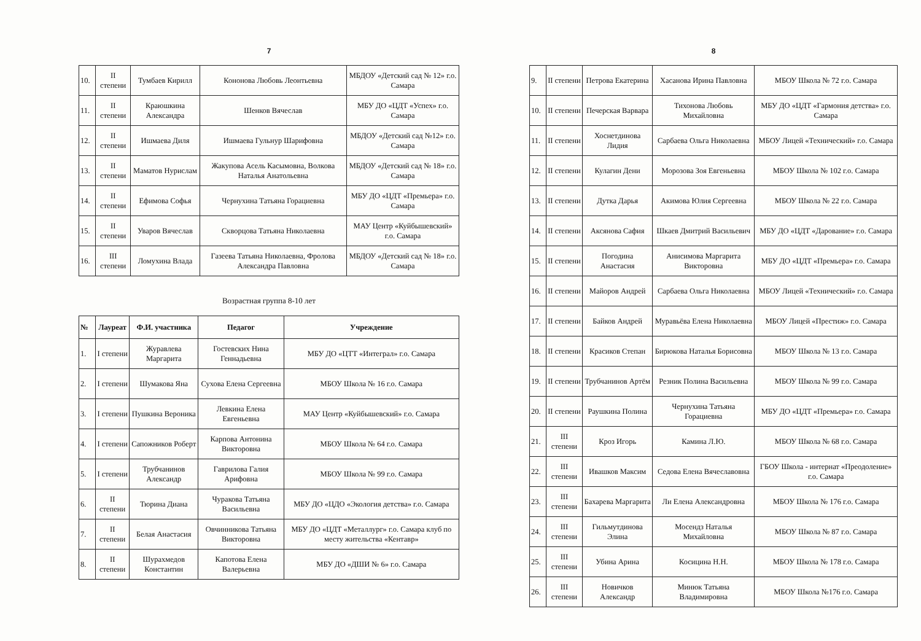7
| 10. | II степени | Тумбаев Кирилл | Кононова Любовь Леонтьевна | МБДОУ «Детский сад № 12» г.о. Самара |
| 11. | II степени | Краюшкина Александра | Шенков Вячеслав | МБУ ДО «ЦДТ «Успех» г.о. Самара |
| 12. | II степени | Ишмаева Диля | Ишмаева Гульнур Шарифовна | МБДОУ «Детский сад №12» г.о. Самара |
| 13. | II степени | Маматов Нурислам | Жакупова Асель Касымовна, Волкова Наталья Анатольевна | МБДОУ «Детский сад № 18» г.о. Самара |
| 14. | II степени | Ефимова Софья | Чернухина Татьяна Горациевна | МБУ ДО «ЦДТ «Премьера» г.о. Самара |
| 15. | II степени | Уваров Вячеслав | Скворцова Татьяна Николаевна | МАУ Центр «Куйбышевский» г.о. Самара |
| 16. | III степени | Ломухина Влада | Газеева Татьяна Николаевна, Фролова Александра Павловна | МБДОУ «Детский сад № 18» г.о. Самара |
Возрастная группа 8-10 лет
| № | Лауреат | Ф.И. участника | Педагог | Учреждение |
| --- | --- | --- | --- | --- |
| 1. | I степени | Журавлева Маргарита | Гостевских Нина Геннадьевна | МБУ ДО «ЦТТ «Интеграл» г.о. Самара |
| 2. | I степени | Шумакова Яна | Сухова Елена Сергеевна | МБОУ Школа № 16 г.о. Самара |
| 3. | I степени | Пушкина Вероника | Левкина Елена Евгеньевна | МАУ Центр «Куйбышевский» г.о. Самара |
| 4. | I степени | Сапожников Роберт | Карпова Антонина Викторовна | МБОУ Школа № 64 г.о. Самара |
| 5. | I степени | Трубчанинов Александр | Гаврилова Галия Арифовна | МБОУ Школа № 99 г.о. Самара |
| 6. | II степени | Тюрина Диана | Чуракова Татьяна Васильевна | МБУ ДО «ЦДО «Экология детства» г.о. Самара |
| 7. | II степени | Белая Анастасия | Овчинникова Татьяна Викторовна | МБУ ДО «ЦДТ «Металлург» г.о. Самара клуб по месту жительства «Кентавр» |
| 8. | II степени | Шурахмедов Константин | Капотова Елена Валерьевна | МБУ ДО «ДШИ № 6» г.о. Самара |
8
| 9. | II степени | Петрова Екатерина | Хасанова Ирина Павловна | МБОУ Школа № 72 г.о. Самара |
| 10. | II степени | Печерская Варвара | Тихонова Любовь Михайловна | МБУ ДО «ЦДТ «Гармония детства» г.о. Самара |
| 11. | II степени | Хоснетдинова Лидия | Сарбаева Ольга Николаевна | МБОУ Лицей «Технический» г.о. Самара |
| 12. | II степени | Кулагин Дени | Морозова Зоя Евгеньевна | МБОУ Школа № 102 г.о. Самара |
| 13. | II степени | Дутка Дарья | Акимова Юлия Сергеевна | МБОУ Школа № 22 г.о. Самара |
| 14. | II степени | Аксянова Сафия | Шкаев Дмитрий Васильевич | МБУ ДО «ЦДТ «Дарование» г.о. Самара |
| 15. | II степени | Погодина Анастасия | Анисимова Маргарита Викторовна | МБУ ДО «ЦДТ «Премьера» г.о. Самара |
| 16. | II степени | Майоров Андрей | Сарбаева Ольга Николаевна | МБОУ Лицей «Технический» г.о. Самара |
| 17. | II степени | Байков Андрей | Муравьёва Елена Николаевна | МБОУ Лицей «Престиж» г.о. Самара |
| 18. | II степени | Красиков Степан | Бирюкова Наталья Борисовна | МБОУ Школа № 13 г.о. Самара |
| 19. | II степени | Трубчанинов Артём | Резник Полина Васильевна | МБОУ Школа № 99 г.о. Самара |
| 20. | II степени | Раушкина Полина | Чернухина Татьяна Горациевна | МБУ ДО «ЦДТ «Премьера» г.о. Самара |
| 21. | III степени | Кроз Игорь | Камина Л.Ю. | МБОУ Школа № 68 г.о. Самара |
| 22. | III степени | Ивашков Максим | Седова Елена Вячеславовна | ГБОУ Школа - интернат «Преодоление» г.о. Самара |
| 23. | III степени | Бахарева Маргарита | Ли Елена Александровна | МБОУ Школа № 176 г.о. Самара |
| 24. | III степени | Гильмутдинова Элина | Мосендз Наталья Михайловна | МБОУ Школа № 87 г.о. Самара |
| 25. | III степени | Убина Арина | Косицина Н.Н. | МБОУ Школа № 178 г.о. Самара |
| 26. | III степени | Новичков Александр | Минюк Татьяна Владимировна | МБОУ Школа №176 г.о. Самара |